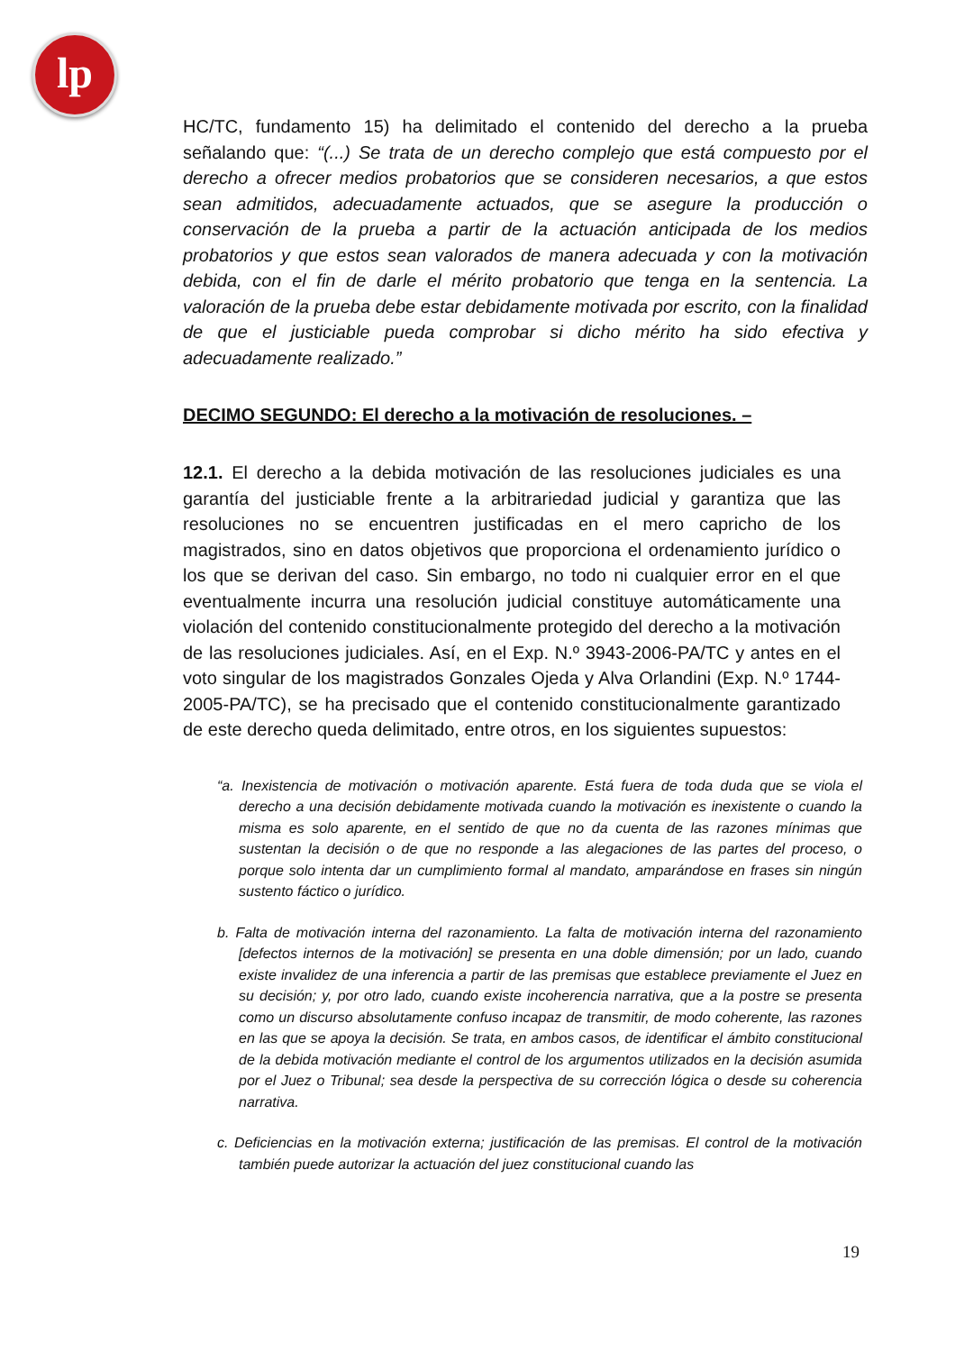lp
HC/TC, fundamento 15) ha delimitado el contenido del derecho a la prueba señalando que: “(...) Se trata de un derecho complejo que está compuesto por el derecho a ofrecer medios probatorios que se consideren necesarios, a que estos sean admitidos, adecuadamente actuados, que se asegure la producción o conservación de la prueba a partir de la actuación anticipada de los medios probatorios y que estos sean valorados de manera adecuada y con la motivación debida, con el fin de darle el mérito probatorio que tenga en la sentencia. La valoración de la prueba debe estar debidamente motivada por escrito, con la finalidad de que el justiciable pueda comprobar si dicho mérito ha sido efectiva y adecuadamente realizado.”
DECIMO SEGUNDO: El derecho a la motivación de resoluciones. –
12.1. El derecho a la debida motivación de las resoluciones judiciales es una garantía del justiciable frente a la arbitrariedad judicial y garantiza que las resoluciones no se encuentren justificadas en el mero capricho de los magistrados, sino en datos objetivos que proporciona el ordenamiento jurídico o los que se derivan del caso. Sin embargo, no todo ni cualquier error en el que eventualmente incurra una resolución judicial constituye automáticamente una violación del contenido constitucionalmente protegido del derecho a la motivación de las resoluciones judiciales. Así, en el Exp. N.º 3943-2006-PA/TC y antes en el voto singular de los magistrados Gonzales Ojeda y Alva Orlandini (Exp. N.º 1744-2005-PA/TC), se ha precisado que el contenido constitucionalmente garantizado de este derecho queda delimitado, entre otros, en los siguientes supuestos:
“a. Inexistencia de motivación o motivación aparente. Está fuera de toda duda que se viola el derecho a una decisión debidamente motivada cuando la motivación es inexistente o cuando la misma es solo aparente, en el sentido de que no da cuenta de las razones mínimas que sustentan la decisión o de que no responde a las alegaciones de las partes del proceso, o porque solo intenta dar un cumplimiento formal al mandato, amparándose en frases sin ningún sustento fáctico o jurídico.
b. Falta de motivación interna del razonamiento. La falta de motivación interna del razonamiento [defectos internos de la motivación] se presenta en una doble dimensión; por un lado, cuando existe invalidez de una inferencia a partir de las premisas que establece previamente el Juez en su decisión; y, por otro lado, cuando existe incoherencia narrativa, que a la postre se presenta como un discurso absolutamente confuso incapaz de transmitir, de modo coherente, las razones en las que se apoya la decisión. Se trata, en ambos casos, de identificar el ámbito constitucional de la debida motivación mediante el control de los argumentos utilizados en la decisión asumida por el Juez o Tribunal; sea desde la perspectiva de su corrección lógica o desde su coherencia narrativa.
c. Deficiencias en la motivación externa; justificación de las premisas. El control de la motivación también puede autorizar la actuación del juez constitucional cuando las
19